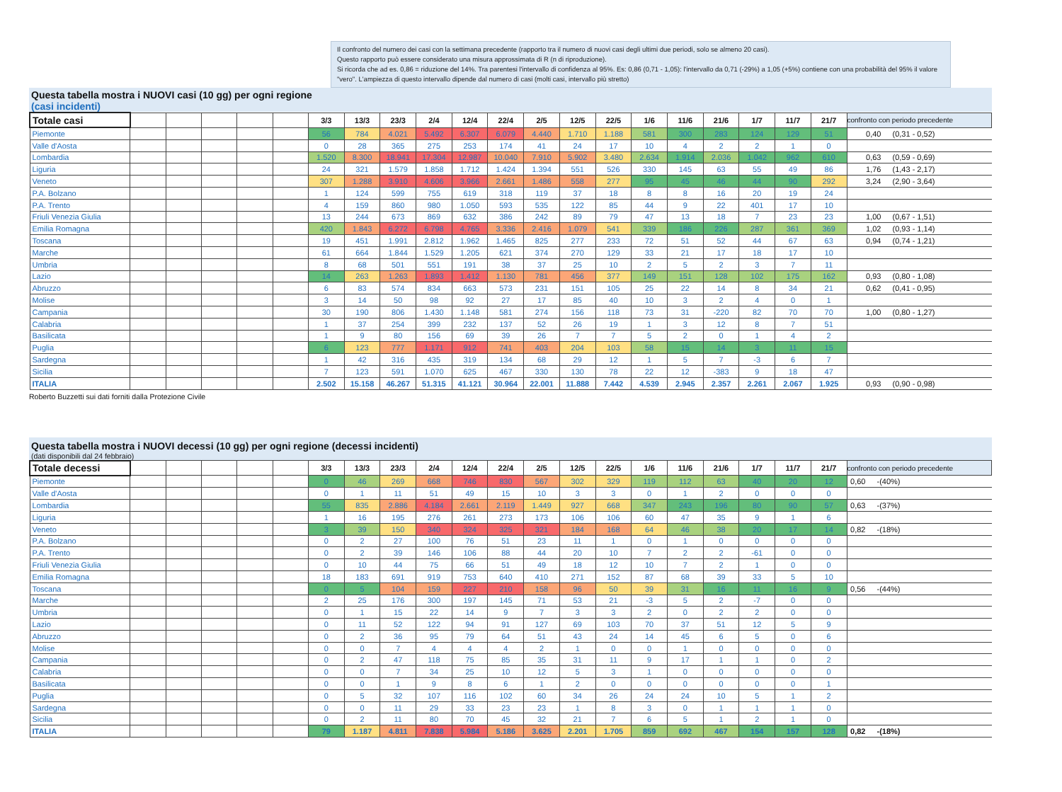Il confronto del numero dei casi con la settimana precedente (rapporto tra il numero di nuovi casi degli ultimi due periodi, solo se almeno 20 casi).
Questo rapporto può essere considerato una misura approssimata di R (n di riproduzione).
Si ricorda che ad es. 0,86 = riduzione del 14%. Tra parentesi l'intervallo di confidenza al 95%. Es: 0,86 (0,71 - 1,05): l'intervallo da 0,71 (-29%) a 1,05 (+5%) contiene con una probabilità del 95% il valore "vero". L'ampiezza di questo intervallo dipende dal numero di casi (molti casi, intervallo più stretto)
Questa tabella mostra i NUOVI casi (10 gg) per ogni regione
(casi incidenti)
| Totale casi | | | | | | 3/3 | 13/3 | 23/3 | 2/4 | 12/4 | 22/4 | 2/5 | 12/5 | 22/5 | 1/6 | 11/6 | 21/6 | 1/7 | 11/7 | 21/7 | confronto con periodo precedente |
| --- | --- | --- | --- | --- | --- | --- | --- | --- | --- | --- | --- | --- | --- | --- | --- | --- | --- | --- | --- | --- | --- |
| Piemonte | | | | | | 56 | 784 | 4.021 | 5.492 | 6.307 | 6.079 | 4.440 | 1.710 | 1.188 | 581 | 300 | 283 | 124 | 129 | 51 | 0,40 (0,31 - 0,52) |
| Valle d'Aosta | | | | | | 0 | 28 | 365 | 275 | 253 | 174 | 41 | 24 | 17 | 10 | 4 | 2 | 2 | 1 | 0 | |
| Lombardia | | | | | | 1.520 | 8.300 | 18.941 | 17.304 | 12.987 | 10.040 | 7.910 | 5.902 | 3.480 | 2.634 | 1.914 | 2.036 | 1.042 | 962 | 610 | 0,63 (0,59 - 0,69) |
| Liguria | | | | | | 24 | 321 | 1.579 | 1.858 | 1.712 | 1.424 | 1.394 | 551 | 526 | 330 | 145 | 63 | 55 | 49 | 86 | 1,76 (1,43 - 2,17) |
| Veneto | | | | | | 307 | 1.288 | 3.910 | 4.606 | 3.966 | 2.661 | 1.486 | 558 | 277 | 95 | 45 | 46 | 44 | 90 | 292 | 3,24 (2,90 - 3,64) |
| P.A. Bolzano | | | | | | 1 | 124 | 599 | 755 | 619 | 318 | 119 | 37 | 18 | 8 | 8 | 16 | 20 | 19 | 24 | |
| P.A. Trento | | | | | | 4 | 159 | 860 | 980 | 1.050 | 593 | 535 | 122 | 85 | 44 | 9 | 22 | 401 | 17 | 10 | |
| Friuli Venezia Giulia | | | | | | 13 | 244 | 673 | 869 | 632 | 386 | 242 | 89 | 79 | 47 | 13 | 18 | 7 | 23 | 23 | 1,00 (0,67 - 1,51) |
| Emilia Romagna | | | | | | 420 | 1.843 | 6.272 | 6.798 | 4.765 | 3.336 | 2.416 | 1.079 | 541 | 339 | 186 | 226 | 287 | 361 | 369 | 1,02 (0,93 - 1,14) |
| Toscana | | | | | | 19 | 451 | 1.991 | 2.812 | 1.962 | 1.465 | 825 | 277 | 233 | 72 | 51 | 52 | 44 | 67 | 63 | 0,94 (0,74 - 1,21) |
| Marche | | | | | | 61 | 664 | 1.844 | 1.529 | 1.205 | 621 | 374 | 270 | 129 | 33 | 21 | 17 | 18 | 17 | 10 | |
| Umbria | | | | | | 8 | 68 | 501 | 551 | 191 | 38 | 37 | 25 | 10 | 2 | 5 | 2 | 3 | 7 | 11 | |
| Lazio | | | | | | 14 | 263 | 1.263 | 1.893 | 1.412 | 1.130 | 781 | 456 | 377 | 149 | 151 | 128 | 102 | 175 | 162 | 0,93 (0,80 - 1,08) |
| Abruzzo | | | | | | 6 | 83 | 574 | 834 | 663 | 573 | 231 | 151 | 105 | 25 | 22 | 14 | 8 | 34 | 21 | 0,62 (0,41 - 0,95) |
| Molise | | | | | | 3 | 14 | 50 | 98 | 92 | 27 | 17 | 85 | 40 | 10 | 3 | 2 | 4 | 0 | 1 | |
| Campania | | | | | | 30 | 190 | 806 | 1.430 | 1.148 | 581 | 274 | 156 | 118 | 73 | 31 | -220 | 82 | 70 | 70 | 1,00 (0,80 - 1,27) |
| Calabria | | | | | | 1 | 37 | 254 | 399 | 232 | 137 | 52 | 26 | 19 | 1 | 3 | 12 | 8 | 7 | 51 | |
| Basilicata | | | | | | 1 | 9 | 80 | 156 | 69 | 39 | 26 | 7 | 7 | 5 | 2 | 0 | 1 | 4 | 2 | |
| Puglia | | | | | | 6 | 123 | 777 | 1.171 | 912 | 741 | 403 | 204 | 103 | 58 | 15 | 14 | 3 | 11 | 15 | |
| Sardegna | | | | | | 1 | 42 | 316 | 435 | 319 | 134 | 68 | 29 | 12 | 1 | 5 | 7 | -3 | 6 | 7 | |
| Sicilia | | | | | | 7 | 123 | 591 | 1.070 | 625 | 467 | 330 | 130 | 78 | 22 | 12 | -383 | 9 | 18 | 47 | |
| ITALIA | | | | | | 2.502 | 15.158 | 46.267 | 51.315 | 41.121 | 30.964 | 22.001 | 11.888 | 7.442 | 4.539 | 2.945 | 2.357 | 2.261 | 2.067 | 1.925 | 0,93 (0,90 - 0,98) |
Roberto Buzzetti sui dati forniti dalla Protezione Civile
Questa tabella mostra i NUOVI decessi (10 gg) per ogni regione (decessi incidenti)
(dati disponibili dal 24 febbraio)
| Totale decessi | | | | | | 3/3 | 13/3 | 23/3 | 2/4 | 12/4 | 22/4 | 2/5 | 12/5 | 22/5 | 1/6 | 11/6 | 21/6 | 1/7 | 11/7 | 21/7 | confronto con periodo precedente |
| --- | --- | --- | --- | --- | --- | --- | --- | --- | --- | --- | --- | --- | --- | --- | --- | --- | --- | --- | --- | --- | --- |
| Piemonte | | | | | | 0 | 46 | 269 | 668 | 746 | 830 | 567 | 302 | 329 | 119 | 112 | 63 | 40 | 20 | 12 | 0,60 -(40%) |
| Valle d'Aosta | | | | | | 0 | 1 | 11 | 51 | 49 | 15 | 10 | 3 | 3 | 0 | 1 | 2 | 0 | 0 | 0 | |
| Lombardia | | | | | | 55 | 835 | 2.886 | 4.184 | 2.661 | 2.119 | 1.449 | 927 | 668 | 347 | 243 | 196 | 80 | 90 | 57 | 0,63 -(37%) |
| Liguria | | | | | | 1 | 16 | 195 | 276 | 261 | 273 | 173 | 106 | 106 | 60 | 47 | 35 | 9 | 1 | 6 | |
| Veneto | | | | | | 3 | 39 | 150 | 340 | 324 | 325 | 321 | 184 | 168 | 64 | 46 | 38 | 20 | 17 | 14 | 0,82 -(18%) |
| P.A. Bolzano | | | | | | 0 | 2 | 27 | 100 | 76 | 51 | 23 | 11 | 1 | 0 | 1 | 0 | 0 | 0 | 0 | |
| P.A. Trento | | | | | | 0 | 2 | 39 | 146 | 106 | 88 | 44 | 20 | 10 | 7 | 2 | 2 | -61 | 0 | 0 | |
| Friuli Venezia Giulia | | | | | | 0 | 10 | 44 | 75 | 66 | 51 | 49 | 18 | 12 | 10 | 7 | 2 | 1 | 0 | 0 | |
| Emilia Romagna | | | | | | 18 | 183 | 691 | 919 | 753 | 640 | 410 | 271 | 152 | 87 | 68 | 39 | 33 | 5 | 10 | |
| Toscana | | | | | | 0 | 5 | 104 | 159 | 227 | 210 | 158 | 96 | 50 | 39 | 31 | 16 | 11 | 16 | 9 | 0,56 -(44%) |
| Marche | | | | | | 2 | 25 | 176 | 300 | 197 | 145 | 71 | 53 | 21 | -3 | 5 | 2 | -7 | 0 | 0 | |
| Umbria | | | | | | 0 | 1 | 15 | 22 | 14 | 9 | 7 | 3 | 3 | 2 | 0 | 2 | 2 | 0 | 0 | |
| Lazio | | | | | | 0 | 11 | 52 | 122 | 94 | 91 | 127 | 69 | 103 | 70 | 37 | 51 | 12 | 5 | 9 | |
| Abruzzo | | | | | | 0 | 2 | 36 | 95 | 79 | 64 | 51 | 43 | 24 | 14 | 45 | 6 | 5 | 0 | 6 | |
| Molise | | | | | | 0 | 0 | 7 | 4 | 4 | 4 | 2 | 1 | 0 | 0 | 1 | 0 | 0 | 0 | 0 | |
| Campania | | | | | | 0 | 2 | 47 | 118 | 75 | 85 | 35 | 31 | 11 | 9 | 17 | 1 | 1 | 0 | 2 | |
| Calabria | | | | | | 0 | 0 | 7 | 34 | 25 | 10 | 12 | 5 | 3 | 1 | 0 | 0 | 0 | 0 | 0 | |
| Basilicata | | | | | | 0 | 0 | 1 | 9 | 8 | 6 | 1 | 2 | 0 | 0 | 0 | 0 | 0 | 0 | 1 | |
| Puglia | | | | | | 0 | 5 | 32 | 107 | 116 | 102 | 60 | 34 | 26 | 24 | 24 | 10 | 5 | 1 | 2 | |
| Sardegna | | | | | | 0 | 0 | 11 | 29 | 33 | 23 | 23 | 1 | 8 | 3 | 0 | 1 | 1 | 1 | 0 | |
| Sicilia | | | | | | 0 | 2 | 11 | 80 | 70 | 45 | 32 | 21 | 7 | 6 | 5 | 1 | 2 | 1 | 0 | |
| ITALIA | | | | | | 79 | 1.187 | 4.811 | 7.838 | 5.984 | 5.186 | 3.625 | 2.201 | 1.705 | 859 | 692 | 467 | 154 | 157 | 128 | 0,82 -(18%) |